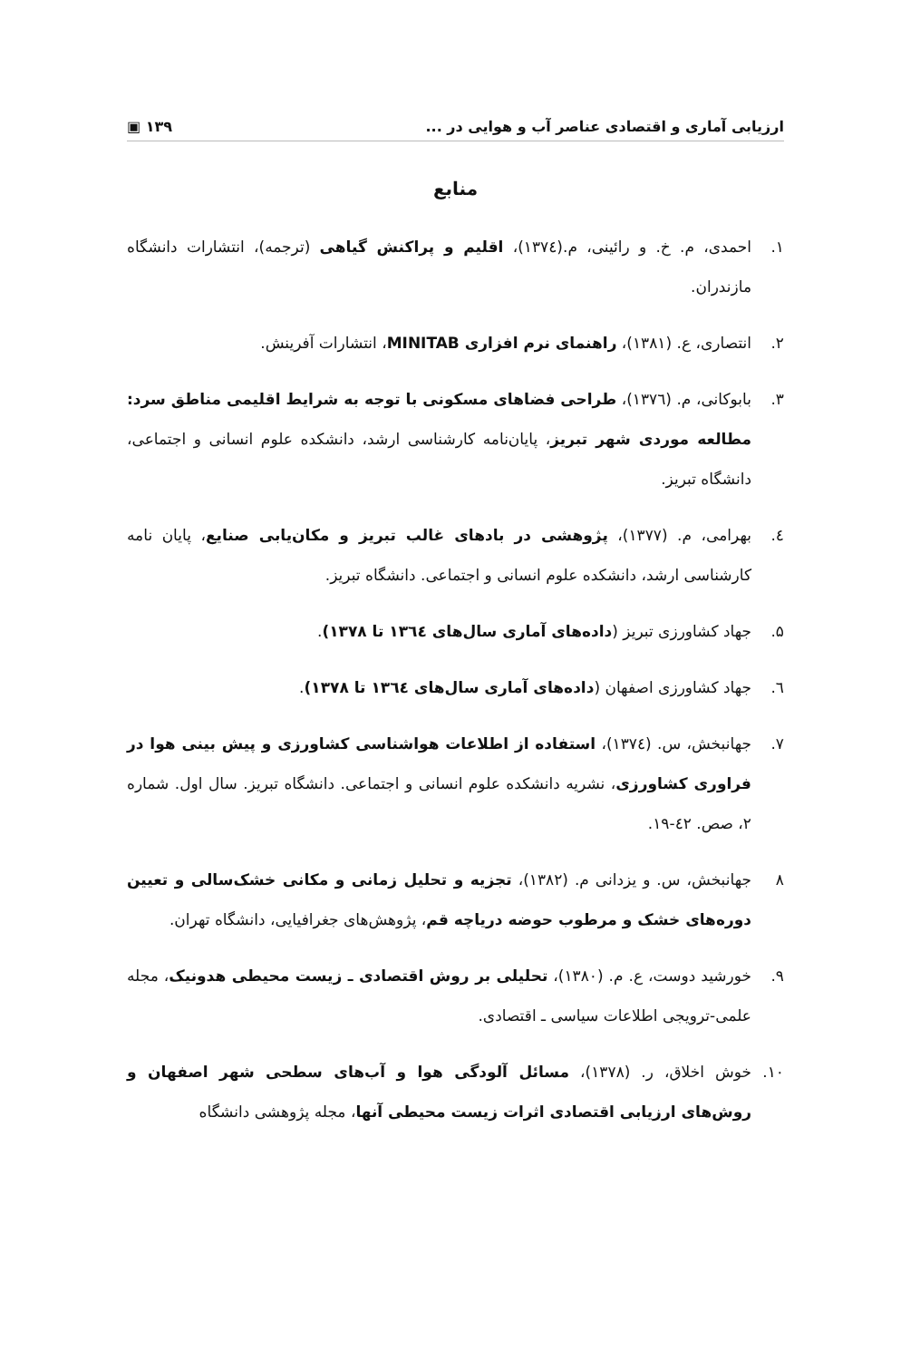ارزیابی آماری و اقتصادی عناصر آب و هوایی در ... ۱۳۹ ▣
منابع
۱. احمدی، م. خ. و رائینی، م.(۱۳۷٤)، اقلیم و پراکنش گیاهی (ترجمه)، انتشارات دانشگاه مازندران.
۲. انتصاری، ع. (۱۳۸۱)، راهنمای نرم افزاری MINITAB، انتشارات آفرینش.
۳. بابوکانی، م. (۱۳۷٦)، طراحی فضاهای مسکونی با توجه به شرایط اقلیمی مناطق سرد: مطالعه موردی شهر تبریز، پایان‌نامه کارشناسی ارشد، دانشکده علوم انسانی و اجتماعی، دانشگاه تبریز.
٤. بهرامی، م. (۱۳۷۷)، پژوهشی در بادهای غالب تبریز و مکان‌یابی صنایع، پایان نامه کارشناسی ارشد، دانشکده علوم انسانی و اجتماعی. دانشگاه تبریز.
۵. جهاد کشاورزی تبریز (داده‌های آماری سال‌های ۱۳٦٤ تا ۱۳۷۸).
٦. جهاد کشاورزی اصفهان (داده‌های آماری سال‌های ۱۳٦٤ تا ۱۳۷۸).
۷. جهانبخش، س. (۱۳۷٤)، استفاده از اطلاعات هواشناسی کشاورزی و پیش بینی هوا در فراوری کشاورزی، نشریه دانشکده علوم انسانی و اجتماعی. دانشگاه تبریز. سال اول. شماره ۲، صص. ٤۲-۱۹.
۸ جهانبخش، س. و یزدانی م. (۱۳۸۲)، تجزیه و تحلیل زمانی و مکانی خشک‌سالی و تعیین دوره‌های خشک و مرطوب حوضه دریاچه قم، پژوهش‌های جغرافیایی، دانشگاه تهران.
۹. خورشید دوست، ع. م. (۱۳۸۰)، تحلیلی بر روش اقتصادی ـ زیست محیطی هدونیک، مجله علمی-ترویجی اطلاعات سیاسی ـ اقتصادی.
۱۰. خوش اخلاق، ر. (۱۳۷۸)، مسائل آلودگی هوا و آب‌های سطحی شهر اصفهان و روش‌های ارزیابی اقتصادی اثرات زیست محیطی آنها، مجله پژوهشی دانشگاه